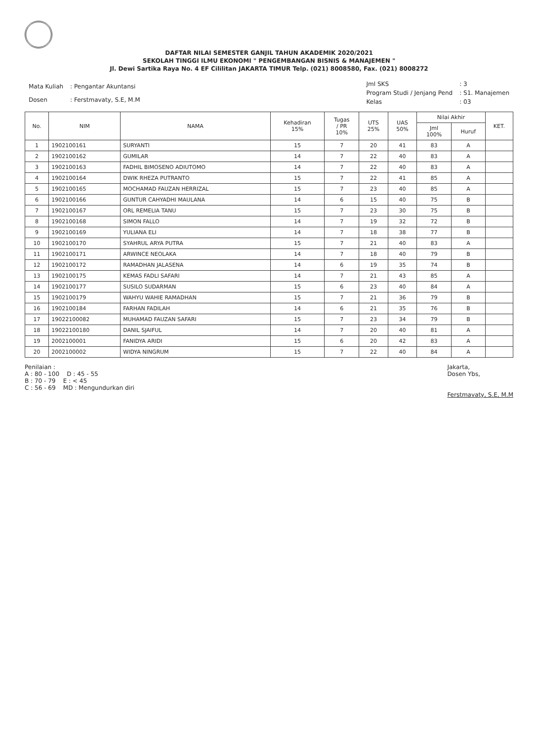DAFTAR NILAI SEMESTER GANJIL TAHUN AKADEMIK 2020/2021
SEKOLAH TINGGI ILMU EKONOMI " PENGEMBANGAN BISNIS & MANAJEMEN "
Jl. Dewi Sartika Raya No. 4 EF Cililitan JAKARTA TIMUR Telp. (021) 8008580, Fax. (021) 8008272
| Mata Kuliah | : Pengantar Akuntansi |
| Dosen | : Ferstmavaty, S.E, M.M |
| Jml SKS | : 3 |
| Program Studi / Jenjang Pend | : S1. Manajemen |
| Kelas | : 03 |
| No. | NIM | NAMA | Kehadiran 15% | Tugas / PR 10% | UTS 25% | UAS 50% | Nilai Akhir | | KET. |
| --- | --- | --- | --- | --- | --- | --- | --- | --- | --- |
| | | | | | | | Jml 100% | Huruf | |
| 1 | 1902100161 | SURYANTI | 15 | 7 | 20 | 41 | 83 | A | |
| 2 | 1902100162 | GUMILAR | 14 | 7 | 22 | 40 | 83 | A | |
| 3 | 1902100163 | FADHIL BIMOSENO ADIUTOMO | 14 | 7 | 22 | 40 | 83 | A | |
| 4 | 1902100164 | DWIK RHEZA PUTRANTO | 15 | 7 | 22 | 41 | 85 | A | |
| 5 | 1902100165 | MOCHAMAD FAUZAN HERRIZAL | 15 | 7 | 23 | 40 | 85 | A | |
| 6 | 1902100166 | GUNTUR CAHYADHI MAULANA | 14 | 6 | 15 | 40 | 75 | B | |
| 7 | 1902100167 | ORL REMELIA TANU | 15 | 7 | 23 | 30 | 75 | B | |
| 8 | 1902100168 | SIMON FALLO | 14 | 7 | 19 | 32 | 72 | B | |
| 9 | 1902100169 | YULIANA ELI | 14 | 7 | 18 | 38 | 77 | B | |
| 10 | 1902100170 | SYAHRUL ARYA PUTRA | 15 | 7 | 21 | 40 | 83 | A | |
| 11 | 1902100171 | ARWINCE NEOLAKA | 14 | 7 | 18 | 40 | 79 | B | |
| 12 | 1902100172 | RAMADHAN JALASENA | 14 | 6 | 19 | 35 | 74 | B | |
| 13 | 1902100175 | KEMAS FADLI SAFARI | 14 | 7 | 21 | 43 | 85 | A | |
| 14 | 1902100177 | SUSILO SUDARMAN | 15 | 6 | 23 | 40 | 84 | A | |
| 15 | 1902100179 | WAHYU WAHIE RAMADHAN | 15 | 7 | 21 | 36 | 79 | B | |
| 16 | 1902100184 | FARHAN FADILAH | 14 | 6 | 21 | 35 | 76 | B | |
| 17 | 19022100082 | MUHAMAD FAUZAN SAFARI | 15 | 7 | 23 | 34 | 79 | B | |
| 18 | 19022100180 | DANIL SJAIFUL | 14 | 7 | 20 | 40 | 81 | A | |
| 19 | 2002100001 | FANIDYA ARIDI | 15 | 6 | 20 | 42 | 83 | A | |
| 20 | 2002100002 | WIDYA NINGRUM | 15 | 7 | 22 | 40 | 84 | A | |
Penilaian :
A : 80 - 100 D : 45 - 55
B : 70 - 79 E : < 45
C : 56 - 69 MD : Mengundurkan diri
Jakarta,
Dosen Ybs,
Ferstmavaty, S.E, M.M